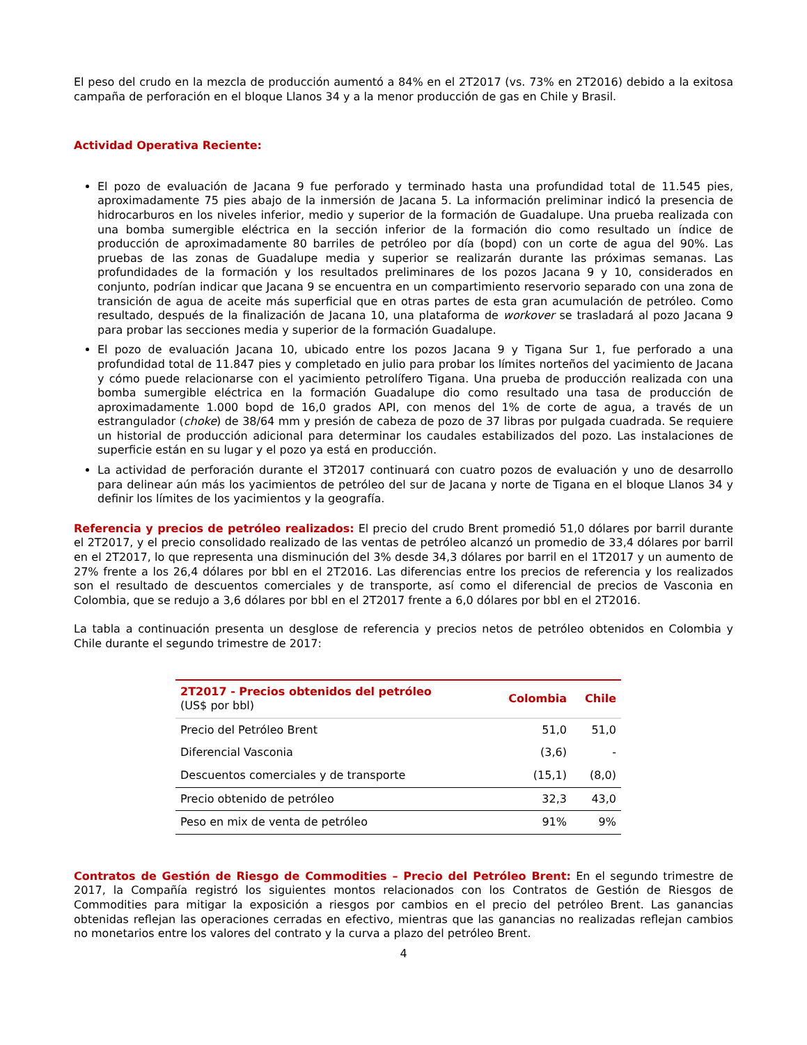El peso del crudo en la mezcla de producción aumentó a 84% en el 2T2017 (vs. 73% en 2T2016) debido a la exitosa campaña de perforación en el bloque Llanos 34 y a la menor producción de gas en Chile y Brasil.
Actividad Operativa Reciente:
El pozo de evaluación de Jacana 9 fue perforado y terminado hasta una profundidad total de 11.545 pies, aproximadamente 75 pies abajo de la inmersión de Jacana 5. La información preliminar indicó la presencia de hidrocarburos en los niveles inferior, medio y superior de la formación de Guadalupe. Una prueba realizada con una bomba sumergible eléctrica en la sección inferior de la formación dio como resultado un índice de producción de aproximadamente 80 barriles de petróleo por día (bopd) con un corte de agua del 90%. Las pruebas de las zonas de Guadalupe media y superior se realizarán durante las próximas semanas. Las profundidades de la formación y los resultados preliminares de los pozos Jacana 9 y 10, considerados en conjunto, podrían indicar que Jacana 9 se encuentra en un compartimiento reservorio separado con una zona de transición de agua de aceite más superficial que en otras partes de esta gran acumulación de petróleo. Como resultado, después de la finalización de Jacana 10, una plataforma de workover se trasladará al pozo Jacana 9 para probar las secciones media y superior de la formación Guadalupe.
El pozo de evaluación Jacana 10, ubicado entre los pozos Jacana 9 y Tigana Sur 1, fue perforado a una profundidad total de 11.847 pies y completado en julio para probar los límites norteños del yacimiento de Jacana y cómo puede relacionarse con el yacimiento petrolífero Tigana. Una prueba de producción realizada con una bomba sumergible eléctrica en la formación Guadalupe dio como resultado una tasa de producción de aproximadamente 1.000 bopd de 16,0 grados API, con menos del 1% de corte de agua, a través de un estrangulador (choke) de 38/64 mm y presión de cabeza de pozo de 37 libras por pulgada cuadrada. Se requiere un historial de producción adicional para determinar los caudales estabilizados del pozo. Las instalaciones de superficie están en su lugar y el pozo ya está en producción.
La actividad de perforación durante el 3T2017 continuará con cuatro pozos de evaluación y uno de desarrollo para delinear aún más los yacimientos de petróleo del sur de Jacana y norte de Tigana en el bloque Llanos 34 y definir los límites de los yacimientos y la geografía.
Referencia y precios de petróleo realizados: El precio del crudo Brent promedió 51,0 dólares por barril durante el 2T2017, y el precio consolidado realizado de las ventas de petróleo alcanzó un promedio de 33,4 dólares por barril en el 2T2017, lo que representa una disminución del 3% desde 34,3 dólares por barril en el 1T2017 y un aumento de 27% frente a los 26,4 dólares por bbl en el 2T2016. Las diferencias entre los precios de referencia y los realizados son el resultado de descuentos comerciales y de transporte, así como el diferencial de precios de Vasconia en Colombia, que se redujo a 3,6 dólares por bbl en el 2T2017 frente a 6,0 dólares por bbl en el 2T2016.
La tabla a continuación presenta un desglose de referencia y precios netos de petróleo obtenidos en Colombia y Chile durante el segundo trimestre de 2017:
| 2T2017 - Precios obtenidos del petróleo (US$ por bbl) | Colombia | Chile |
| --- | --- | --- |
| Precio del Petróleo Brent | 51,0 | 51,0 |
| Diferencial Vasconia | (3,6) | - |
| Descuentos comerciales y de transporte | (15,1) | (8,0) |
| Precio obtenido de petróleo | 32,3 | 43,0 |
| Peso en mix de venta de petróleo | 91% | 9% |
Contratos de Gestión de Riesgo de Commodities – Precio del Petróleo Brent: En el segundo trimestre de 2017, la Compañía registró los siguientes montos relacionados con los Contratos de Gestión de Riesgos de Commodities para mitigar la exposición a riesgos por cambios en el precio del petróleo Brent. Las ganancias obtenidas reflejan las operaciones cerradas en efectivo, mientras que las ganancias no realizadas reflejan cambios no monetarios entre los valores del contrato y la curva a plazo del petróleo Brent.
4